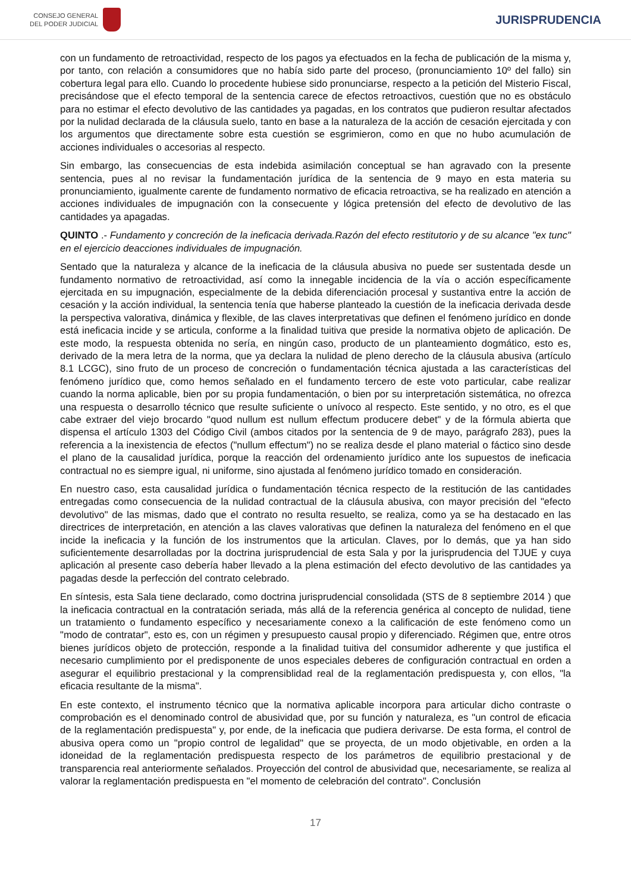CONSEJO GENERAL
DEL PODER JUDICIAL
JURISPRUDENCIA
con un fundamento de retroactividad, respecto de los pagos ya efectuados en la fecha de publicación de la misma y, por tanto, con relación a consumidores que no había sido parte del proceso, (pronunciamiento 10º del fallo) sin cobertura legal para ello. Cuando lo procedente hubiese sido pronunciarse, respecto a la petición del Misterio Fiscal, precisándose que el efecto temporal de la sentencia carece de efectos retroactivos, cuestión que no es obstáculo para no estimar el efecto devolutivo de las cantidades ya pagadas, en los contratos que pudieron resultar afectados por la nulidad declarada de la cláusula suelo, tanto en base a la naturaleza de la acción de cesación ejercitada y con los argumentos que directamente sobre esta cuestión se esgrimieron, como en que no hubo acumulación de acciones individuales o accesorias al respecto.
Sin embargo, las consecuencias de esta indebida asimilación conceptual se han agravado con la presente sentencia, pues al no revisar la fundamentación jurídica de la sentencia de 9 mayo en esta materia su pronunciamiento, igualmente carente de fundamento normativo de eficacia retroactiva, se ha realizado en atención a acciones individuales de impugnación con la consecuente y lógica pretensión del efecto de devolutivo de las cantidades ya apagadas.
QUINTO .- Fundamento y concreción de la ineficacia derivada.Razón del efecto restitutorio y de su alcance "ex tunc" en el ejercicio deacciones individuales de impugnación.
Sentado que la naturaleza y alcance de la ineficacia de la cláusula abusiva no puede ser sustentada desde un fundamento normativo de retroactividad, así como la innegable incidencia de la vía o acción específicamente ejercitada en su impugnación, especialmente de la debida diferenciación procesal y sustantiva entre la acción de cesación y la acción individual, la sentencia tenía que haberse planteado la cuestión de la ineficacia derivada desde la perspectiva valorativa, dinámica y flexible, de las claves interpretativas que definen el fenómeno jurídico en donde está ineficacia incide y se articula, conforme a la finalidad tuitiva que preside la normativa objeto de aplicación. De este modo, la respuesta obtenida no sería, en ningún caso, producto de un planteamiento dogmático, esto es, derivado de la mera letra de la norma, que ya declara la nulidad de pleno derecho de la cláusula abusiva (artículo 8.1 LCGC), sino fruto de un proceso de concreción o fundamentación técnica ajustada a las características del fenómeno jurídico que, como hemos señalado en el fundamento tercero de este voto particular, cabe realizar cuando la norma aplicable, bien por su propia fundamentación, o bien por su interpretación sistemática, no ofrezca una respuesta o desarrollo técnico que resulte suficiente o unívoco al respecto. Este sentido, y no otro, es el que cabe extraer del viejo brocardo "quod nullum est nullum effectum producere debet" y de la fórmula abierta que dispensa el artículo 1303 del Código Civil (ambos citados por la sentencia de 9 de mayo, parágrafo 283), pues la referencia a la inexistencia de efectos ("nullum effectum") no se realiza desde el plano material o fáctico sino desde el plano de la causalidad jurídica, porque la reacción del ordenamiento jurídico ante los supuestos de ineficacia contractual no es siempre igual, ni uniforme, sino ajustada al fenómeno jurídico tomado en consideración.
En nuestro caso, esta causalidad jurídica o fundamentación técnica respecto de la restitución de las cantidades entregadas como consecuencia de la nulidad contractual de la cláusula abusiva, con mayor precisión del "efecto devolutivo" de las mismas, dado que el contrato no resulta resuelto, se realiza, como ya se ha destacado en las directrices de interpretación, en atención a las claves valorativas que definen la naturaleza del fenómeno en el que incide la ineficacia y la función de los instrumentos que la articulan. Claves, por lo demás, que ya han sido suficientemente desarrolladas por la doctrina jurisprudencial de esta Sala y por la jurisprudencia del TJUE y cuya aplicación al presente caso debería haber llevado a la plena estimación del efecto devolutivo de las cantidades ya pagadas desde la perfección del contrato celebrado.
En síntesis, esta Sala tiene declarado, como doctrina jurisprudencial consolidada (STS de 8 septiembre 2014 ) que la ineficacia contractual en la contratación seriada, más allá de la referencia genérica al concepto de nulidad, tiene un tratamiento o fundamento específico y necesariamente conexo a la calificación de este fenómeno como un "modo de contratar", esto es, con un régimen y presupuesto causal propio y diferenciado. Régimen que, entre otros bienes jurídicos objeto de protección, responde a la finalidad tuitiva del consumidor adherente y que justifica el necesario cumplimiento por el predisponente de unos especiales deberes de configuración contractual en orden a asegurar el equilibrio prestacional y la comprensiblidad real de la reglamentación predispuesta y, con ellos, "la eficacia resultante de la misma".
En este contexto, el instrumento técnico que la normativa aplicable incorpora para articular dicho contraste o comprobación es el denominado control de abusividad que, por su función y naturaleza, es "un control de eficacia de la reglamentación predispuesta" y, por ende, de la ineficacia que pudiera derivarse. De esta forma, el control de abusiva opera como un "propio control de legalidad" que se proyecta, de un modo objetivable, en orden a la idoneidad de la reglamentación predispuesta respecto de los parámetros de equilibrio prestacional y de transparencia real anteriormente señalados. Proyección del control de abusividad que, necesariamente, se realiza al valorar la reglamentación predispuesta en "el momento de celebración del contrato". Conclusión
17